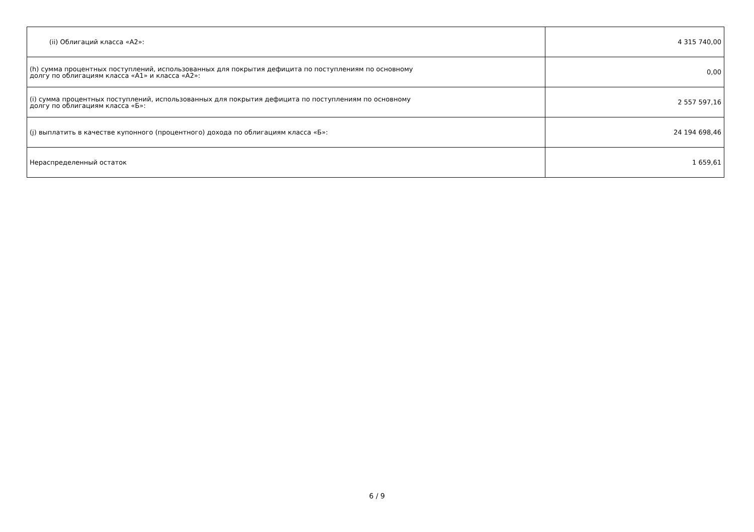| (ii) Облигаций класса «А2»: | 4 315 740,00 |
| (h) сумма процентных поступлений, использованных для покрытия дефицита по поступлениям по основному долгу по облигациям класса «А1» и класса «А2»: | 0,00 |
| (i) сумма процентных поступлений, использованных для покрытия дефицита по поступлениям по основному долгу по облигациям класса «Б»: | 2 557 597,16 |
| (j) выплатить в качестве купонного (процентного) дохода по облигациям класса «Б»: | 24 194 698,46 |
| Нераспределенный остаток | 1 659,61 |
6 / 9